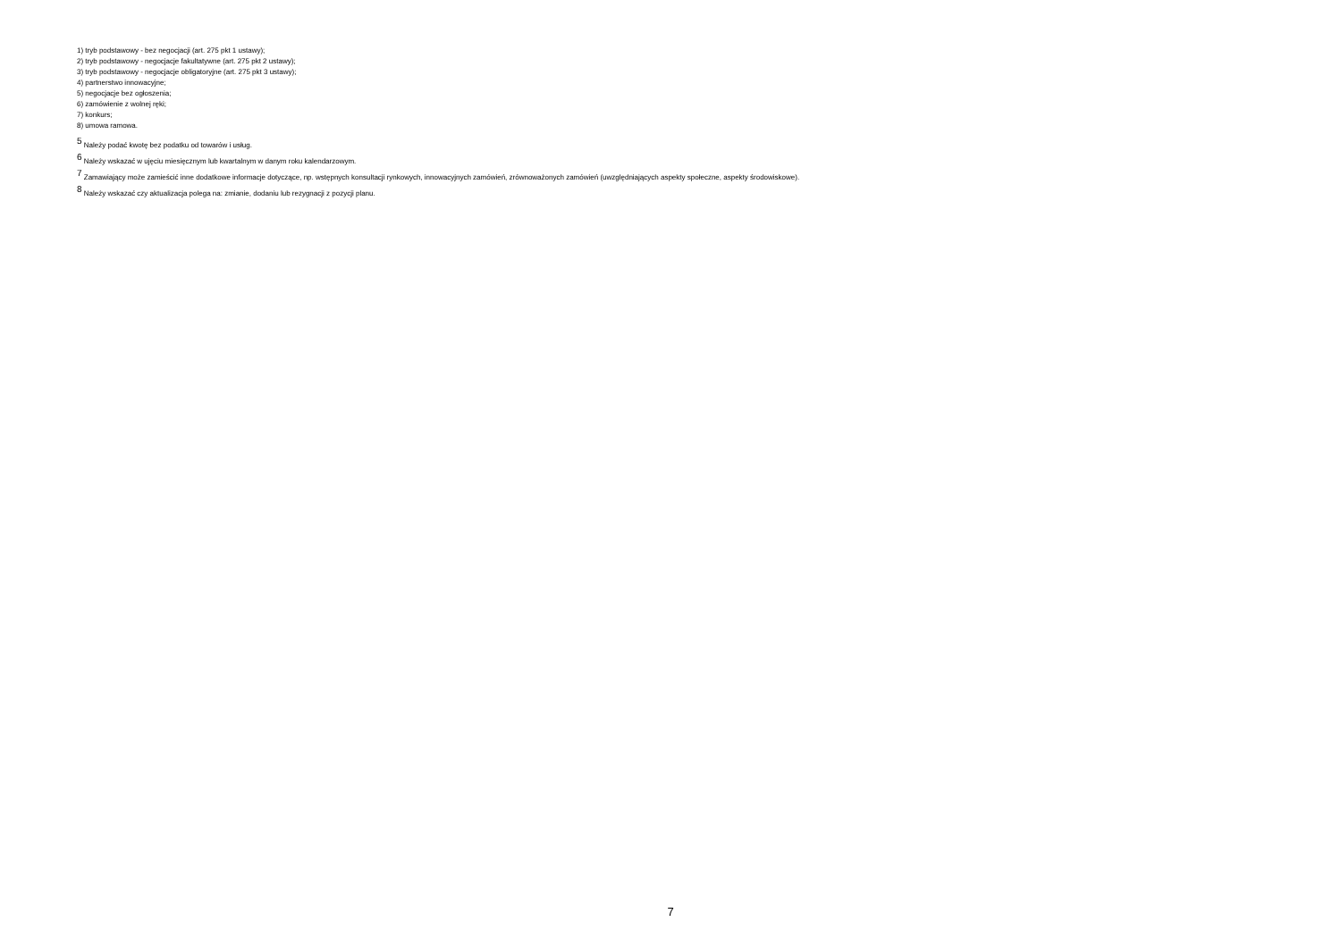1) tryb podstawowy - bez negocjacji (art. 275 pkt 1 ustawy);
2) tryb podstawowy - negocjacje fakultatywne (art. 275 pkt 2 ustawy);
3) tryb podstawowy - negocjacje obligatoryjne (art. 275 pkt 3 ustawy);
4) partnerstwo innowacyjne;
5) negocjacje bez ogłoszenia;
6) zamówienie z wolnej ręki;
7) konkurs;
8) umowa ramowa.
<sup>5</sup> Należy podać kwotę bez podatku od towarów i usług.
<sup>6</sup> Należy wskazać w ujęciu miesięcznym lub kwartalnym w danym roku kalendarzowym.
<sup>7</sup> Zamawiający może zamieścić inne dodatkowe informacje dotyczące, np. wstępnych konsultacji rynkowych, innowacyjnych zamówień, zrównoważonych zamówień (uwzględniających aspekty społeczne, aspekty środowiskowe).
<sup>8</sup> Należy wskazać czy aktualizacja polega na: zmianie, dodaniu lub rezygnacji z pozycji planu.
7